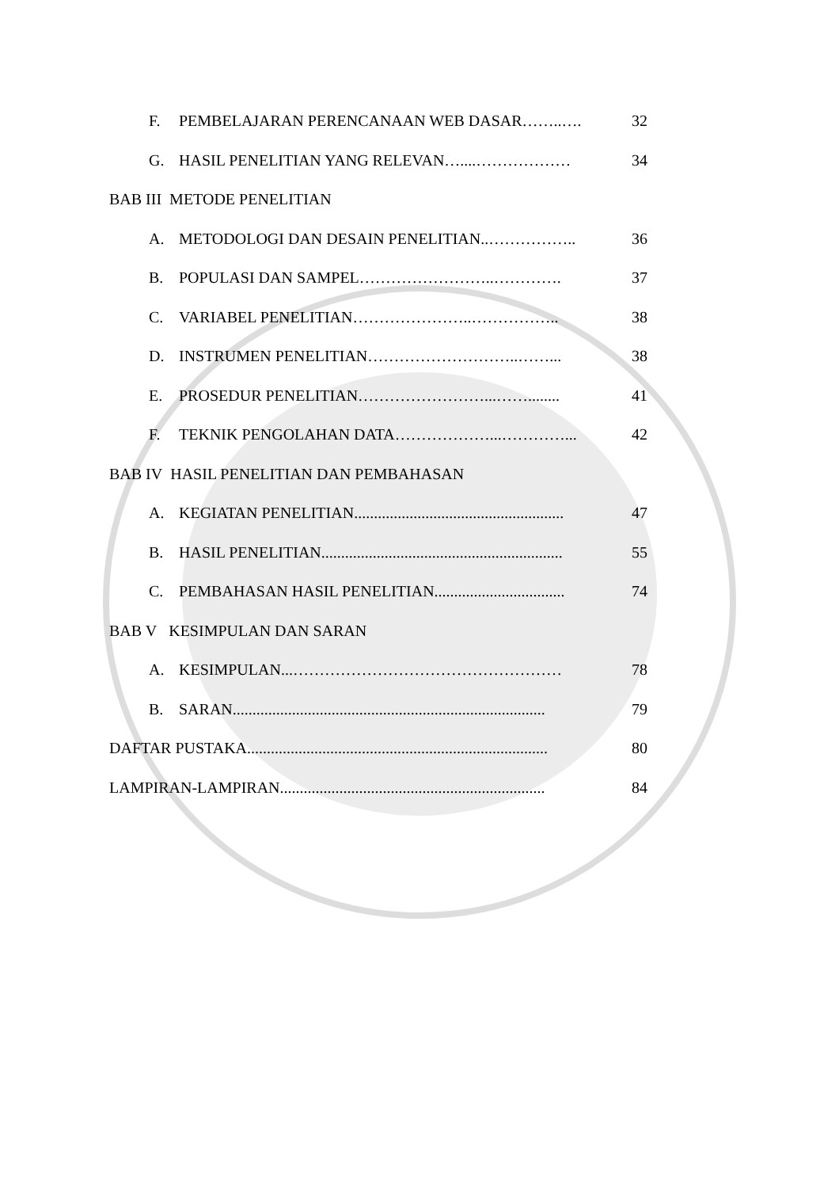F. PEMBELAJARAN PERENCANAAN WEB DASAR……..…. 32
G. HASIL PENELITIAN YANG RELEVAN…....……………… 34
BAB III METODE PENELITIAN
A. METODOLOGI DAN DESAIN PENELITIAN..…………….. 36
B. POPULASI DAN SAMPEL……………………..…………. 37
C. VARIABEL PENELITIAN…………………..…………….. 38
D. INSTRUMEN PENELITIAN………………………..……... 38
E. PROSEDUR PENELITIAN……………………...……........ 41
F. TEKNIK PENGOLAHAN DATA………………...…………... 42
BAB IV HASIL PENELITIAN DAN PEMBAHASAN
A. KEGIATAN PENELITIAN..................................................... 47
B. HASIL PENELITIAN............................................................. 55
C. PEMBAHASAN HASIL PENELITIAN................................. 74
BAB V KESIMPULAN DAN SARAN
A. KESIMPULAN...…………………………………………… 78
B. SARAN............................................................................... 79
DAFTAR PUSTAKA............................................................................ 80
LAMPIRAN-LAMPIRAN................................................................... 84